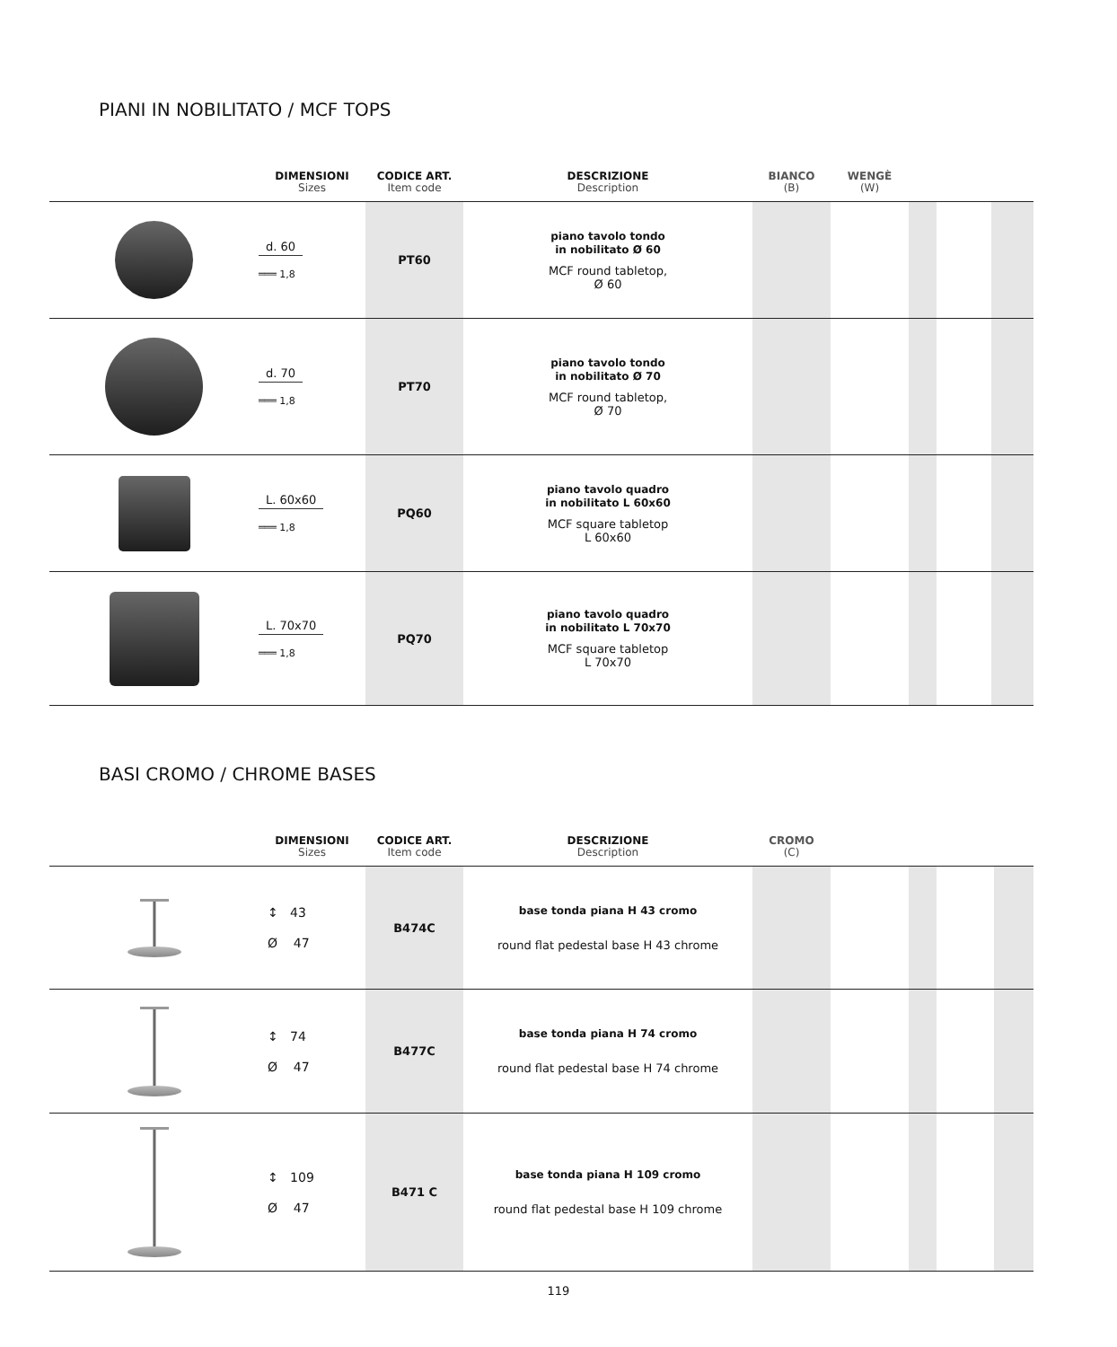PIANI IN NOBILITATO / MCF TOPS
| | DIMENSIONI Sizes | CODICE ART. Item code | DESCRIZIONE Description | BIANCO (B) | WENGÈ (W) | | | |
| --- | --- | --- | --- | --- | --- | --- | --- | --- |
| | d. 60 ═══ 1,8 | PT60 | piano tavolo tondo in nobilitato Ø 60 MCF round tabletop, Ø 60 | | | | | |
| | d. 70 ═══ 1,8 | PT70 | piano tavolo tondo in nobilitato Ø 70 MCF round tabletop, Ø 70 | | | | | |
| | L. 60x60 ═══ 1,8 | PQ60 | piano tavolo quadro in nobilitato L 60x60 MCF square tabletop L 60x60 | | | | | |
| | L. 70x70 ═══ 1,8 | PQ70 | piano tavolo quadro in nobilitato L 70x70 MCF square tabletop L 70x70 | | | | | |
BASI CROMO / CHROME BASES
| | DIMENSIONI Sizes | CODICE ART. Item code | DESCRIZIONE Description | CROMO (C) | | | | |
| --- | --- | --- | --- | --- | --- | --- | --- | --- |
| | ↕ 43 Ø 47 | B474C | base tonda piana H 43 cromo round flat pedestal base H 43 chrome | | | | | |
| | ↕ 74 Ø 47 | B477C | base tonda piana H 74 cromo round flat pedestal base H 74 chrome | | | | | |
| | ↕ 109 Ø 47 | B471 C | base tonda piana H 109 cromo round flat pedestal base H 109 chrome | | | | | |
119